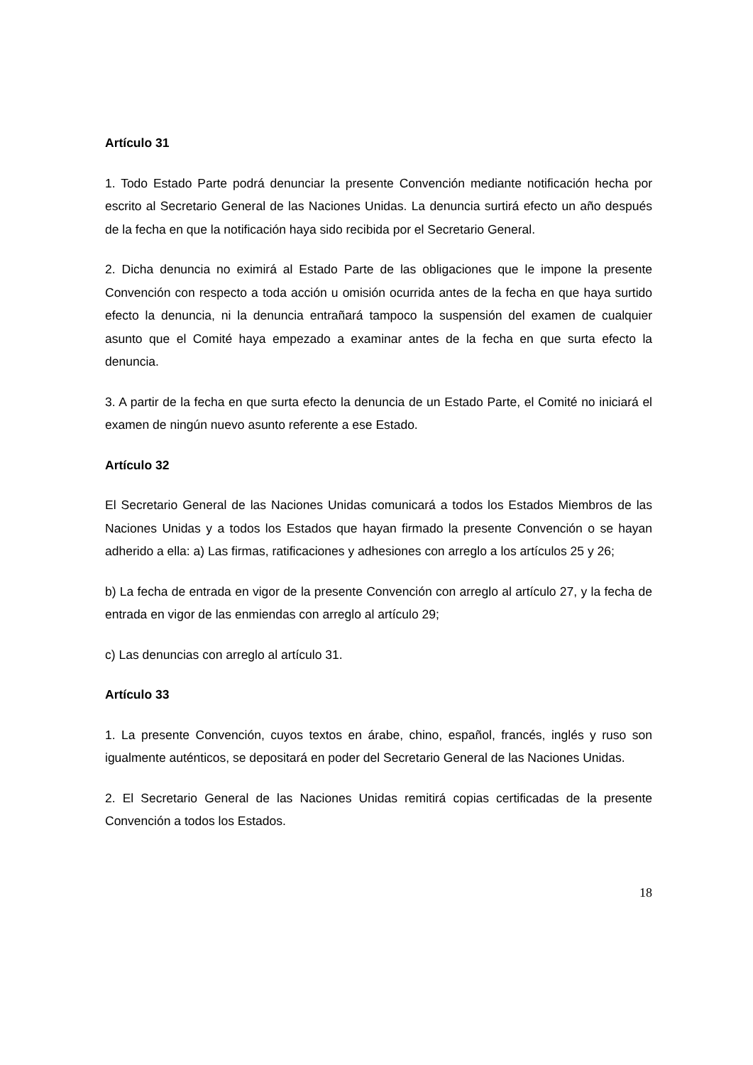Artículo 31
1. Todo Estado Parte podrá denunciar la presente Convención mediante notificación hecha por escrito al Secretario General de las Naciones Unidas. La denuncia surtirá efecto un año después de la fecha en que la notificación haya sido recibida por el Secretario General.
2. Dicha denuncia no eximirá al Estado Parte de las obligaciones que le impone la presente Convención con respecto a toda acción u omisión ocurrida antes de la fecha en que haya surtido efecto la denuncia, ni la denuncia entrañará tampoco la suspensión del examen de cualquier asunto que el Comité haya empezado a examinar antes de la fecha en que surta efecto la denuncia.
3. A partir de la fecha en que surta efecto la denuncia de un Estado Parte, el Comité no iniciará el examen de ningún nuevo asunto referente a ese Estado.
Artículo 32
El Secretario General de las Naciones Unidas comunicará a todos los Estados Miembros de las Naciones Unidas y a todos los Estados que hayan firmado la presente Convención o se hayan adherido a ella: a) Las firmas, ratificaciones y adhesiones con arreglo a los artículos 25 y 26;
b) La fecha de entrada en vigor de la presente Convención con arreglo al artículo 27, y la fecha de entrada en vigor de las enmiendas con arreglo al artículo 29;
c) Las denuncias con arreglo al artículo 31.
Artículo 33
1. La presente Convención, cuyos textos en árabe, chino, español, francés, inglés y ruso son igualmente auténticos, se depositará en poder del Secretario General de las Naciones Unidas.
2. El Secretario General de las Naciones Unidas remitirá copias certificadas de la presente Convención a todos los Estados.
18